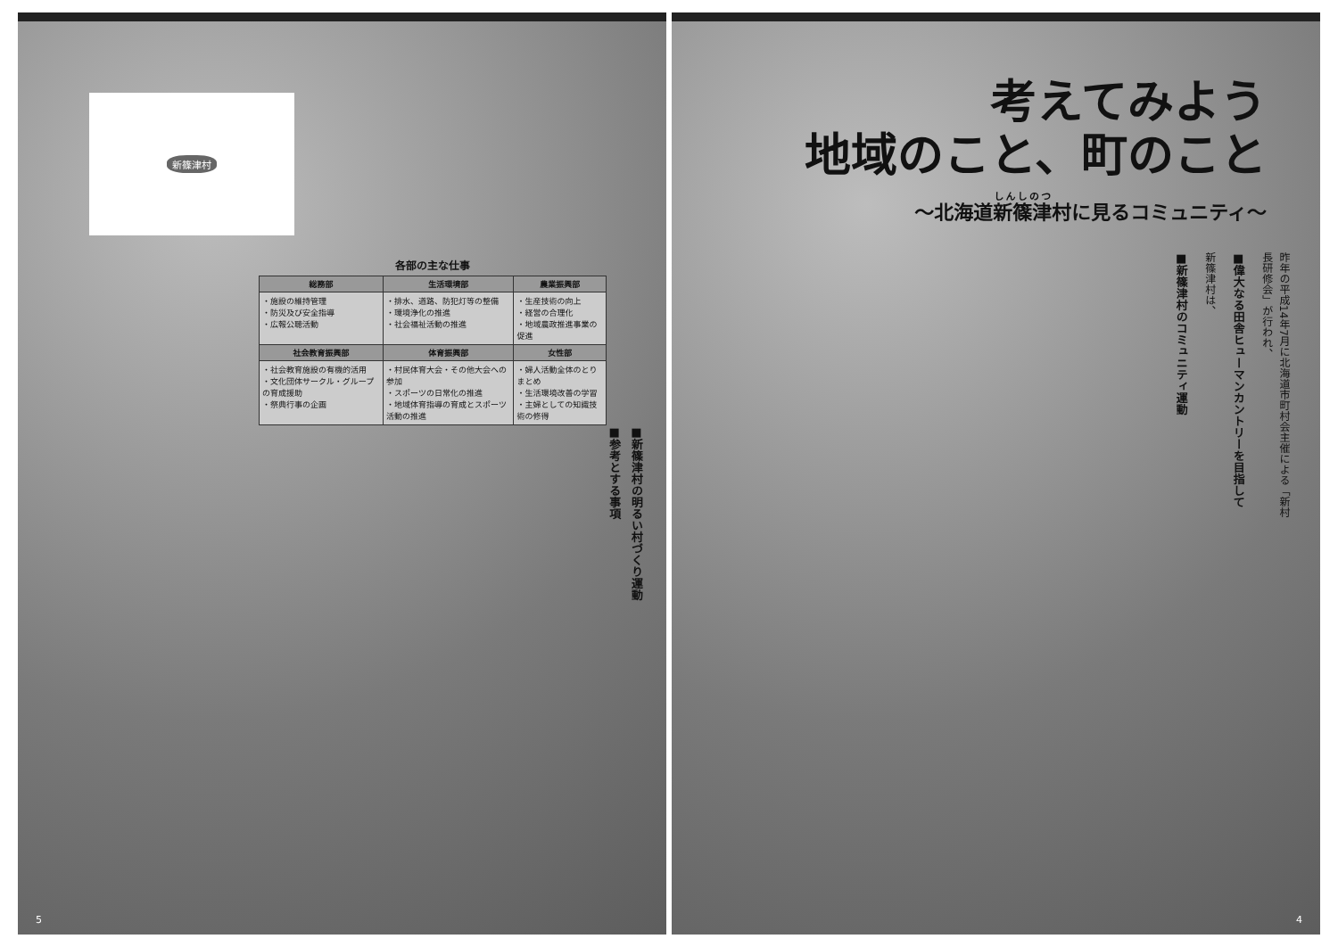考えてみよう
地域のこと、町のこと
～北海道新篠津村に見るコミュニティ～
昨年の平成14年7月に北海道市町村会主催による「新村長研修会」が行われ、
■偉大なる田舎ヒューマンカントリーを目指して
新篠津村は、
■新篠津村のコミュニティ運動
4
新篠津村
各部の主な仕事
| 総務部 | 生活環境部 | 農業振興部 |
| --- | --- | --- |
| ・施設の維持管理 ・防災及び安全指導 ・広報公聴活動 | ・排水、道路、防犯灯等の整備 ・環境浄化の推進 ・社会福祉活動の推進 | ・生産技術の向上 ・経営の合理化 ・地域農政推進事業の促進 |
| 社会教育振興部 | 体育振興部 | 女性部 |
| ・社会教育施設の有機的活用 ・文化団体サークル・グループの育成援助 ・祭典行事の企画 | ・村民体育大会・その他大会への参加 ・スポーツの日常化の推進 ・地域体育指導の育成とスポーツ活動の推進 | ・婦人活動全体のとりまとめ ・生活環境改善の学習 ・主婦としての知識技術の修得 |
■新篠津村の明るい村づくり運動
■参考とする事項
5